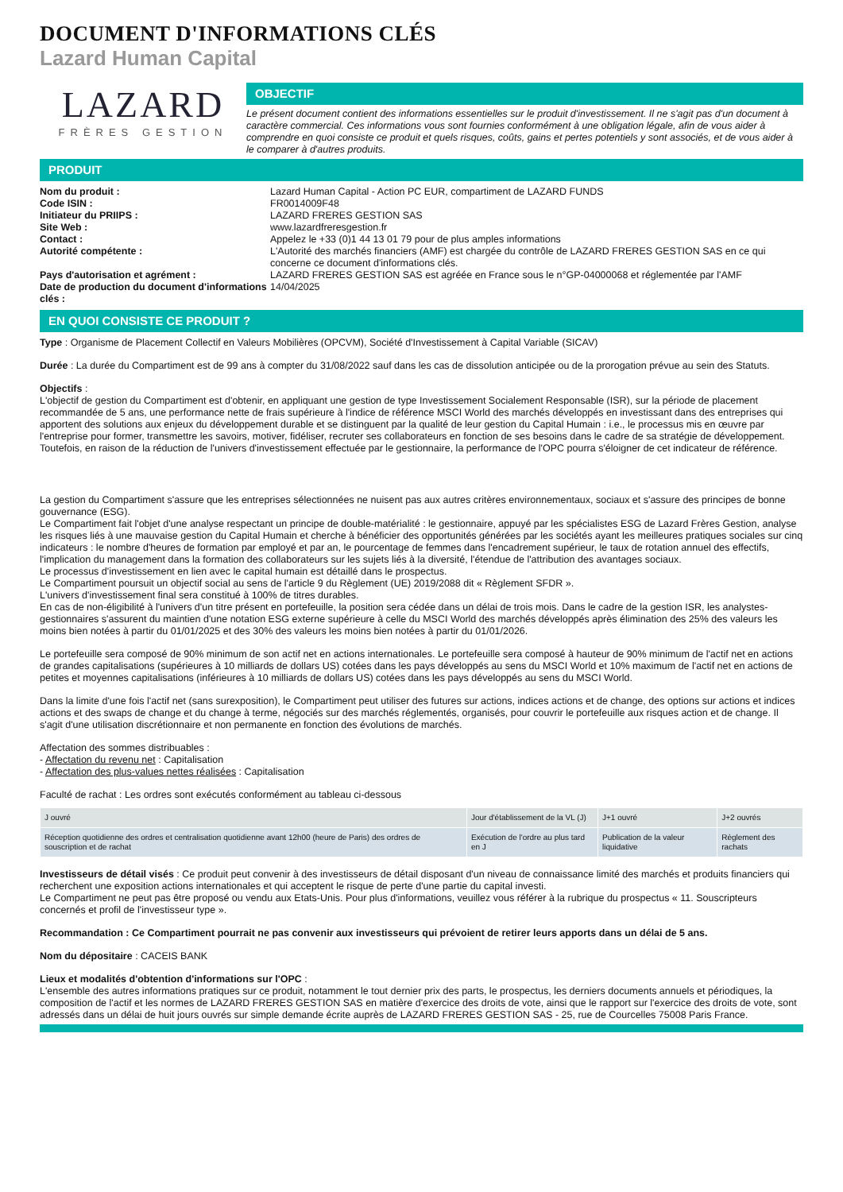DOCUMENT D'INFORMATIONS CLÉS
Lazard Human Capital
LAZARD
FRÈRES GESTION
OBJECTIF
Le présent document contient des informations essentielles sur le produit d'investissement. Il ne s'agit pas d'un document à caractère commercial. Ces informations vous sont fournies conformément à une obligation légale, afin de vous aider à comprendre en quoi consiste ce produit et quels risques, coûts, gains et pertes potentiels y sont associés, et de vous aider à le comparer à d'autres produits.
PRODUIT
| Nom du produit : | Lazard Human Capital - Action PC EUR, compartiment de LAZARD FUNDS |
| Code ISIN : | FR0014009F48 |
| Initiateur du PRIIPS : | LAZARD FRERES GESTION SAS |
| Site Web : | www.lazardfreresgestion.fr |
| Contact : | Appelez le +33 (0)1 44 13 01 79 pour de plus amples informations |
| Autorité compétente : | L'Autorité des marchés financiers (AMF) est chargée du contrôle de LAZARD FRERES GESTION SAS en ce qui concerne ce document d'informations clés. |
| Pays d'autorisation et agrément : | LAZARD FRERES GESTION SAS est agréée en France sous le n°GP-04000068 et réglementée par l'AMF |
| Date de production du document d'informations clés : | 14/04/2025 |
EN QUOI CONSISTE CE PRODUIT ?
Type : Organisme de Placement Collectif en Valeurs Mobilières (OPCVM), Société d'Investissement à Capital Variable (SICAV)
Durée : La durée du Compartiment est de 99 ans à compter du 31/08/2022 sauf dans les cas de dissolution anticipée ou de la prorogation prévue au sein des Statuts.
Objectifs :
L'objectif de gestion du Compartiment est d'obtenir, en appliquant une gestion de type Investissement Socialement Responsable (ISR), sur la période de placement recommandée de 5 ans, une performance nette de frais supérieure à l'indice de référence MSCI World des marchés développés en investissant dans des entreprises qui apportent des solutions aux enjeux du développement durable et se distinguent par la qualité de leur gestion du Capital Humain : i.e., le processus mis en œuvre par l'entreprise pour former, transmettre les savoirs, motiver, fidéliser, recruter ses collaborateurs en fonction de ses besoins dans le cadre de sa stratégie de développement. Toutefois, en raison de la réduction de l'univers d'investissement effectuée par le gestionnaire, la performance de l'OPC pourra s'éloigner de cet indicateur de référence.
La gestion du Compartiment s'assure que les entreprises sélectionnées ne nuisent pas aux autres critères environnementaux, sociaux et s'assure des principes de bonne gouvernance (ESG).
Le Compartiment fait l'objet d'une analyse respectant un principe de double-matérialité : le gestionnaire, appuyé par les spécialistes ESG de Lazard Frères Gestion, analyse les risques liés à une mauvaise gestion du Capital Humain et cherche à bénéficier des opportunités générées par les sociétés ayant les meilleures pratiques sociales sur cinq indicateurs : le nombre d'heures de formation par employé et par an, le pourcentage de femmes dans l'encadrement supérieur, le taux de rotation annuel des effectifs, l'implication du management dans la formation des collaborateurs sur les sujets liés à la diversité, l'étendue de l'attribution des avantages sociaux.
Le processus d'investissement en lien avec le capital humain est détaillé dans le prospectus.
Le Compartiment poursuit un objectif social au sens de l'article 9 du Règlement (UE) 2019/2088 dit « Règlement SFDR ».
L'univers d'investissement final sera constitué à 100% de titres durables.
En cas de non-éligibilité à l'univers d'un titre présent en portefeuille, la position sera cédée dans un délai de trois mois. Dans le cadre de la gestion ISR, les analystes-gestionnaires s'assurent du maintien d'une notation ESG externe supérieure à celle du MSCI World des marchés développés après élimination des 25% des valeurs les moins bien notées à partir du 01/01/2025 et des 30% des valeurs les moins bien notées à partir du 01/01/2026.
Le portefeuille sera composé de 90% minimum de son actif net en actions internationales. Le portefeuille sera composé à hauteur de 90% minimum de l'actif net en actions de grandes capitalisations (supérieures à 10 milliards de dollars US) cotées dans les pays développés au sens du MSCI World et 10% maximum de l'actif net en actions de petites et moyennes capitalisations (inférieures à 10 milliards de dollars US) cotées dans les pays développés au sens du MSCI World.
Dans la limite d'une fois l'actif net (sans surexposition), le Compartiment peut utiliser des futures sur actions, indices actions et de change, des options sur actions et indices actions et des swaps de change et du change à terme, négociés sur des marchés réglementés, organisés, pour couvrir le portefeuille aux risques action et de change. Il s'agit d'une utilisation discrétionnaire et non permanente en fonction des évolutions de marchés.
Affectation des sommes distribuables :
- Affectation du revenu net : Capitalisation
- Affectation des plus-values nettes réalisées : Capitalisation
Faculté de rachat : Les ordres sont exécutés conformément au tableau ci-dessous
| J ouvré | Jour d'établissement de la VL (J) | J+1 ouvré | J+2 ouvrés |
| --- | --- | --- | --- |
| Réception quotidienne des ordres et centralisation quotidienne avant 12h00 (heure de Paris) des ordres de souscription et de rachat | Exécution de l'ordre au plus tard en J | Publication de la valeur liquidative | Règlement des rachats |
Investisseurs de détail visés : Ce produit peut convenir à des investisseurs de détail disposant d'un niveau de connaissance limité des marchés et produits financiers qui recherchent une exposition actions internationales et qui acceptent le risque de perte d'une partie du capital investi.
Le Compartiment ne peut pas être proposé ou vendu aux Etats-Unis. Pour plus d'informations, veuillez vous référer à la rubrique du prospectus « 11. Souscripteurs concernés et profil de l'investisseur type ».
Recommandation : Ce Compartiment pourrait ne pas convenir aux investisseurs qui prévoient de retirer leurs apports dans un délai de 5 ans.
Nom du dépositaire : CACEIS BANK
Lieux et modalités d'obtention d'informations sur l'OPC :
L'ensemble des autres informations pratiques sur ce produit, notamment le tout dernier prix des parts, le prospectus, les derniers documents annuels et périodiques, la composition de l'actif et les normes de LAZARD FRERES GESTION SAS en matière d'exercice des droits de vote, ainsi que le rapport sur l'exercice des droits de vote, sont adressés dans un délai de huit jours ouvrés sur simple demande écrite auprès de LAZARD FRERES GESTION SAS - 25, rue de Courcelles 75008 Paris France.